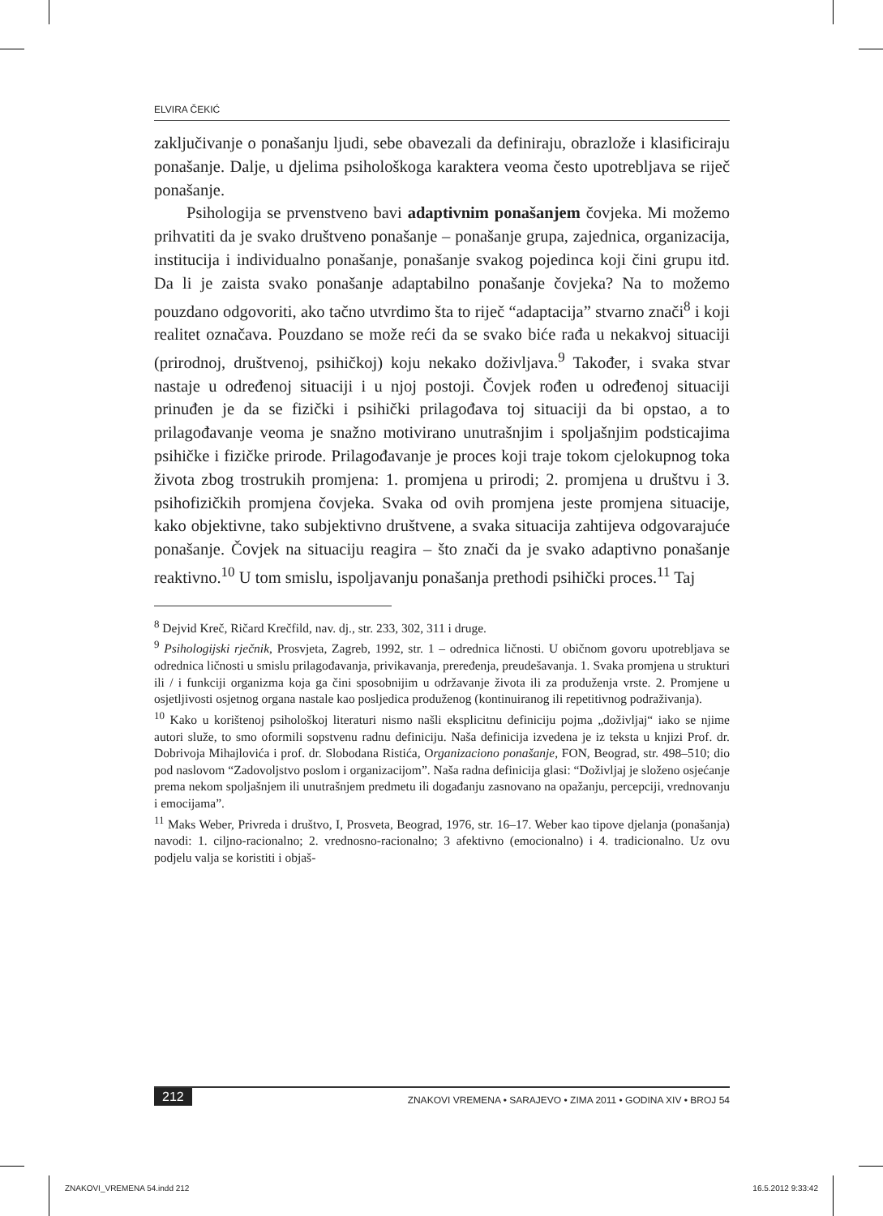ELVIRA ČEKIĆ
zaključivanje o ponašanju ljudi, sebe obavezali da definiraju, obrazlože i klasificiraju ponašanje. Dalje, u djelima psihološkoga karaktera veoma često upotrebljava se riječ ponašanje.
Psihologija se prvenstveno bavi adaptivnim ponašanjem čovjeka. Mi možemo prihvatiti da je svako društveno ponašanje – ponašanje grupa, zajednica, organizacija, institucija i individualno ponašanje, ponašanje svakog pojedinca koji čini grupu itd. Da li je zaista svako ponašanje adaptabilno ponašanje čovjeka? Na to možemo pouzdano odgovoriti, ako tačno utvrdimo šta to riječ “adaptacija” stvarno znači<sup>8</sup> i koji realitet označava. Pouzdano se može reći da se svako biće rađa u nekakvoj situaciji (prirodnoj, društvenoj, psihičkoj) koju nekako doživljava.<sup>9</sup> Također, i svaka stvar nastaje u određenoj situaciji i u njoj postoji. Čovjek rođen u određenoj situaciji prinuđen je da se fizički i psihički prilagođava toj situaciji da bi opstao, a to prilagođavanje veoma je snažno motivirano unutrašnjim i spoljašnjim podsticajima psihičke i fizičke prirode. Prilagođavanje je proces koji traje tokom cjelokupnog toka života zbog trostrukih promjena: 1. promjena u prirodi; 2. promjena u društvu i 3. psihofizičkih promjena čovjeka. Svaka od ovih promjena jeste promjena situacije, kako objektivne, tako subjektivno društvene, a svaka situacija zahtijeva odgovarajuće ponašanje. Čovjek na situaciju reagira – što znači da je svako adaptivno ponašanje reaktivno.<sup>10</sup> U tom smislu, ispoljavanju ponašanja prethodi psihički proces.<sup>11</sup> Taj
<sup>8</sup> Dejvid Kreč, Ričard Krečfild, nav. dj., str. 233, 302, 311 i druge.
<sup>9</sup> Psihologijski rječnik, Prosvjeta, Zagreb, 1992, str. 1 – odrednica ličnosti. U običnom govoru upotrebljava se odrednica ličnosti u smislu prilagođavanja, privikavanja, prerеđenja, preudešavanja. 1. Svaka promjena u strukturi ili / i funkciji organizma koja ga čini sposobnijim u održavanje života ili za produženja vrste. 2. Promjene u osjetljivosti osjetnog organa nastale kao posljedica produženog (kontinuiranog ili repetitivnog podraživanja).
<sup>10</sup> Kako u korištenoj psihološkoj literaturi nismo našli eksplicitnu definiciju pojma „doživljaj“ iako se njime autori služe, to smo oformili sopstvenu radnu definiciju. Naša definicija izvedena je iz teksta u knjizi Prof. dr. Dobrivoja Mihajlovića i prof. dr. Slobodana Ristića, Organizaciono ponašanje, FON, Beograd, str. 498–510; dio pod naslovom “Zadovoljstvo poslom i organizacijom”. Naša radna definicija glasi: “Doživljaj je složeno osjećanje prema nekom spoljašnjem ili unutrašnjem predmetu ili događanju zasnovano na opažanju, percepciji, vrednovanju i emocijama”.
<sup>11</sup> Maks Weber, Privreda i društvo, I, Prosveta, Beograd, 1976, str. 16–17. Weber kao tipove djelanja (ponašanja) navodi: 1. ciljno-racionalno; 2. vrednosno-racionalno; 3 afektivno (emocionalno) i 4. tradicionalno. Uz ovu podjelu valja se koristiti i objaš-
212 ZNAKOVI VREMENA • SARAJEVO • ZIMA 2011 • GODINA XIV • BROJ 54
ZNAKOVI_VREMENA 54.indd 212 16.5.2012 9:33:42